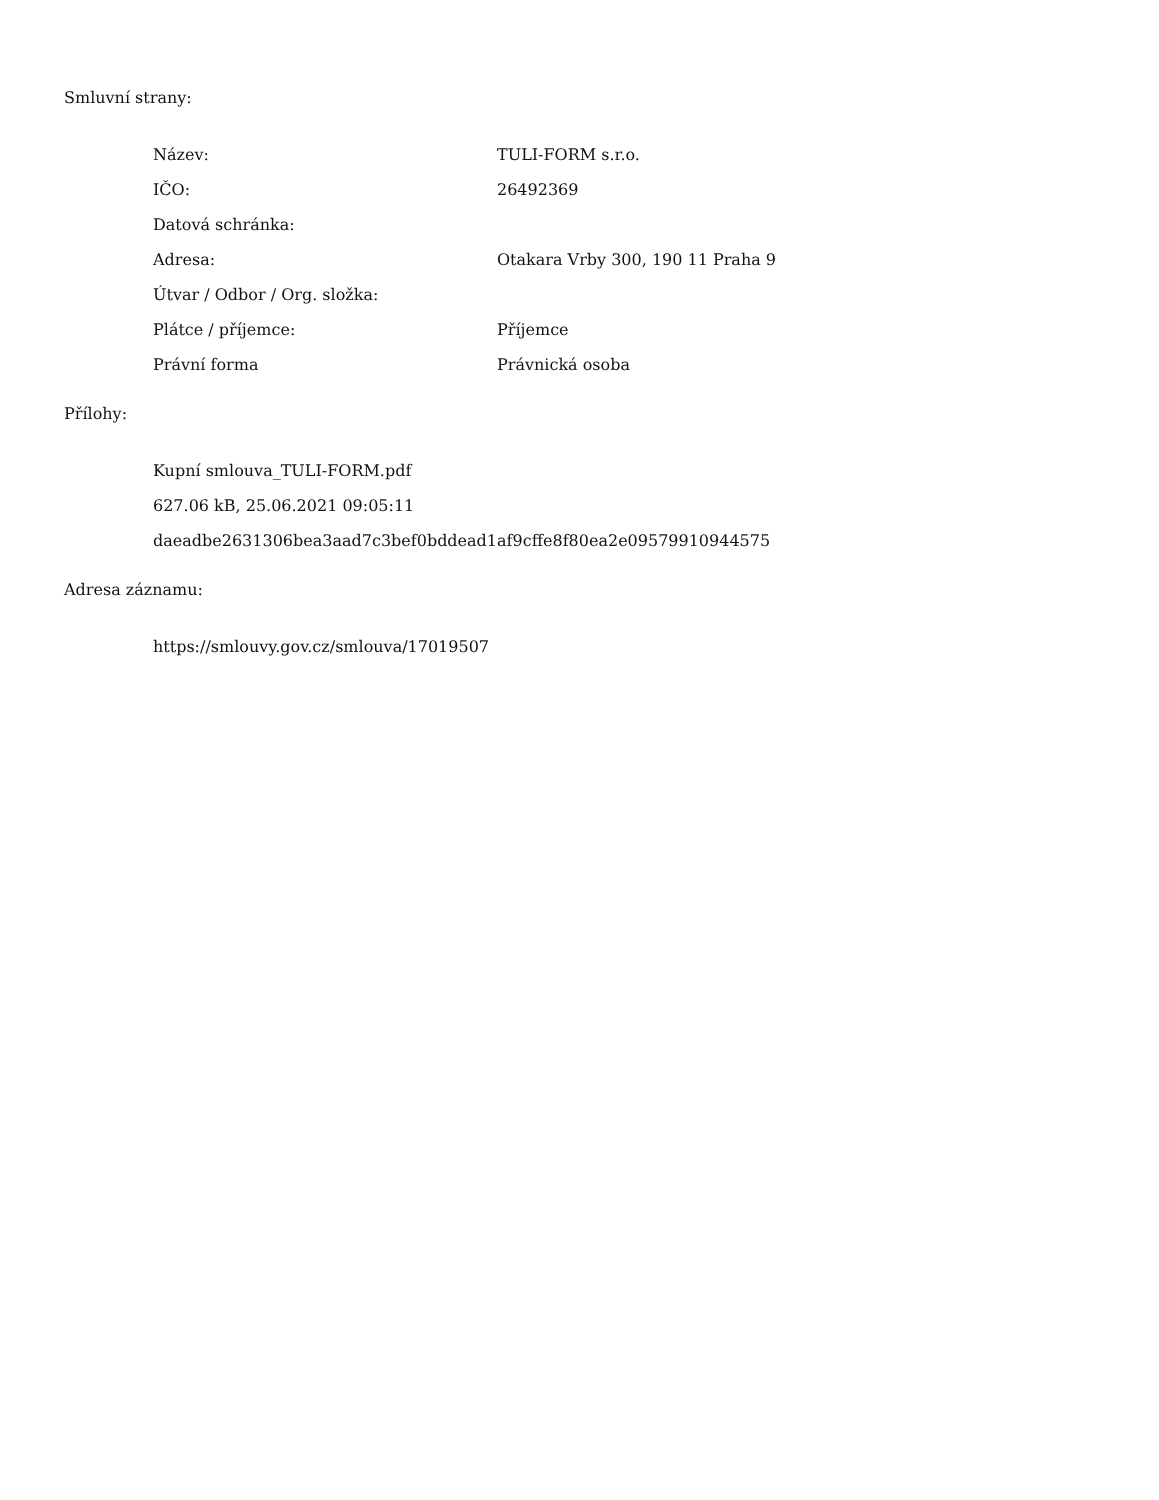Smluvní strany:
| Název: | TULI-FORM s.r.o. |
| IČO: | 26492369 |
| Datová schránka: | |
| Adresa: | Otakara Vrby 300, 190 11 Praha 9 |
| Útvar / Odbor / Org. složka: | |
| Plátce / příjemce: | Příjemce |
| Právní forma | Právnická osoba |
Přílohy:
Kupní smlouva_TULI-FORM.pdf
627.06 kB, 25.06.2021 09:05:11
daeadbe2631306bea3aad7c3bef0bddead1af9cffe8f80ea2e09579910944575
Adresa záznamu:
https://smlouvy.gov.cz/smlouva/17019507